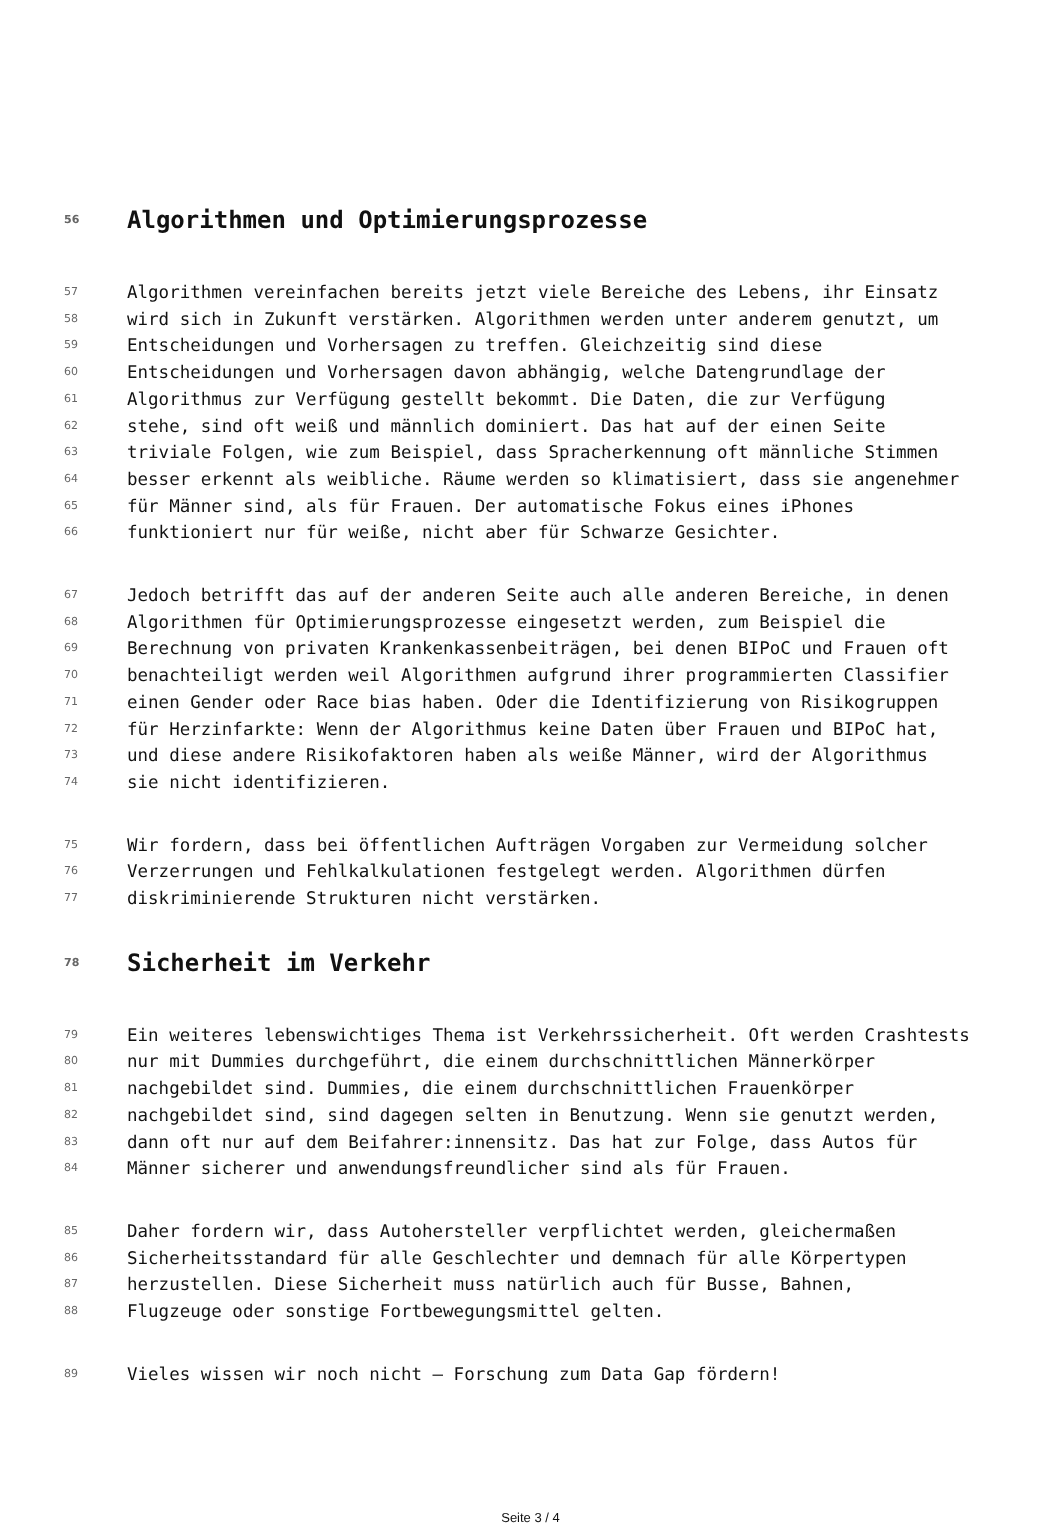56 Algorithmen und Optimierungsprozesse
57 Algorithmen vereinfachen bereits jetzt viele Bereiche des Lebens, ihr Einsatz
58 wird sich in Zukunft verstärken. Algorithmen werden unter anderem genutzt, um
59 Entscheidungen und Vorhersagen zu treffen. Gleichzeitig sind diese
60 Entscheidungen und Vorhersagen davon abhängig, welche Datengrundlage der
61 Algorithmus zur Verfügung gestellt bekommt. Die Daten, die zur Verfügung
62 stehe, sind oft weiß und männlich dominiert. Das hat auf der einen Seite
63 triviale Folgen, wie zum Beispiel, dass Spracherkennung oft männliche Stimmen
64 besser erkennt als weibliche. Räume werden so klimatisiert, dass sie angenehmer
65 für Männer sind, als für Frauen. Der automatische Fokus eines iPhones
66 funktioniert nur für weiße, nicht aber für Schwarze Gesichter.
67 Jedoch betrifft das auf der anderen Seite auch alle anderen Bereiche, in denen
68 Algorithmen für Optimierungsprozesse eingesetzt werden, zum Beispiel die
69 Berechnung von privaten Krankenkassenbeiträgen, bei denen BIPoC und Frauen oft
70 benachteiligt werden weil Algorithmen aufgrund ihrer programmierten Classifier
71 einen Gender oder Race bias haben. Oder die Identifizierung von Risikogruppen
72 für Herzinfarkte: Wenn der Algorithmus keine Daten über Frauen und BIPoC hat,
73 und diese andere Risikofaktoren haben als weiße Männer, wird der Algorithmus
74 sie nicht identifizieren.
75 Wir fordern, dass bei öffentlichen Aufträgen Vorgaben zur Vermeidung solcher
76 Verzerrungen und Fehlkalkulationen festgelegt werden. Algorithmen dürfen
77 diskriminierende Strukturen nicht verstärken.
78 Sicherheit im Verkehr
79 Ein weiteres lebenswichtiges Thema ist Verkehrssicherheit. Oft werden Crashtests
80 nur mit Dummies durchgeführt, die einem durchschnittlichen Männerkörper
81 nachgebildet sind. Dummies, die einem durchschnittlichen Frauenkörper
82 nachgebildet sind, sind dagegen selten in Benutzung. Wenn sie genutzt werden,
83 dann oft nur auf dem Beifahrer:innensitz. Das hat zur Folge, dass Autos für
84 Männer sicherer und anwendungsfreundlicher sind als für Frauen.
85 Daher fordern wir, dass Autohersteller verpflichtet werden, gleichermaßen
86 Sicherheitsstandard für alle Geschlechter und demnach für alle Körpertypen
87 herzustellen. Diese Sicherheit muss natürlich auch für Busse, Bahnen,
88 Flugzeuge oder sonstige Fortbewegungsmittel gelten.
89 Vieles wissen wir noch nicht – Forschung zum Data Gap fördern!
Seite 3 / 4